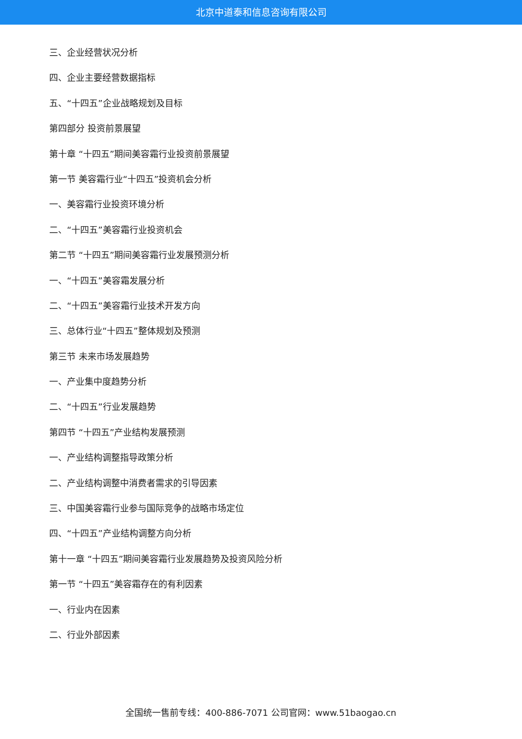北京中道泰和信息咨询有限公司
三、企业经营状况分析
四、企业主要经营数据指标
五、“十四五”企业战略规划及目标
第四部分 投资前景展望
第十章 “十四五”期间美容霜行业投资前景展望
第一节 美容霜行业“十四五”投资机会分析
一、美容霜行业投资环境分析
二、“十四五”美容霜行业投资机会
第二节 “十四五”期间美容霜行业发展预测分析
一、“十四五”美容霜发展分析
二、“十四五”美容霜行业技术开发方向
三、总体行业“十四五”整体规划及预测
第三节 未来市场发展趋势
一、产业集中度趋势分析
二、“十四五”行业发展趋势
第四节 “十四五”产业结构发展预测
一、产业结构调整指导政策分析
二、产业结构调整中消费者需求的引导因素
三、中国美容霜行业参与国际竞争的战略市场定位
四、“十四五”产业结构调整方向分析
第十一章 “十四五”期间美容霜行业发展趋势及投资风险分析
第一节 “十四五”美容霜存在的有利因素
一、行业内在因素
二、行业外部因素
全国统一售前专线：400-886-7071 公司官网：www.51baogao.cn